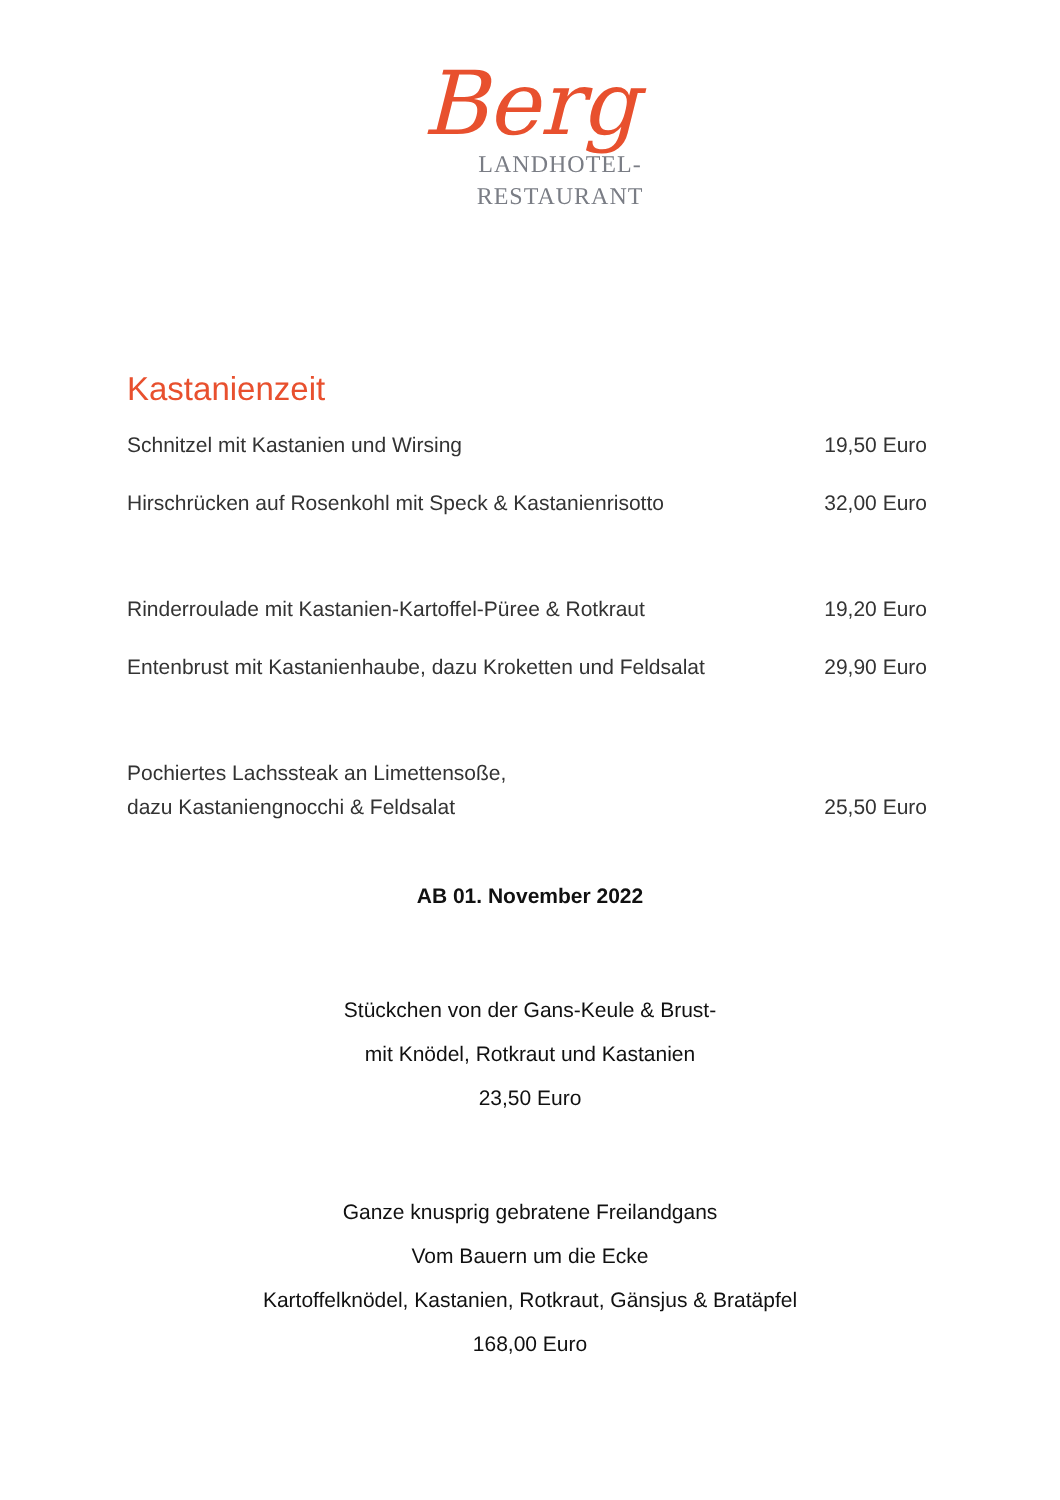Berg
LANDHOTEL-
RESTAURANT
Kastanienzeit
Schnitzel mit Kastanien und Wirsing 19,50 Euro
Hirschrücken auf Rosenkohl mit Speck & Kastanienrisotto 32,00 Euro
Rinderroulade mit Kastanien-Kartoffel-Püree & Rotkraut 19,20 Euro
Entenbrust mit Kastanienhaube, dazu Kroketten und Feldsalat 29,90 Euro
Pochiertes Lachssteak an Limettensoße,
dazu Kastaniengnocchi & Feldsalat 25,50 Euro
AB 01. November 2022
Stückchen von der Gans-Keule & Brust-
mit Knödel, Rotkraut und Kastanien
23,50 Euro
Ganze knusprig gebratene Freilandgans
Vom Bauern um die Ecke
Kartoffelknödel, Kastanien, Rotkraut, Gänsjus & Bratäpfel
168,00 Euro